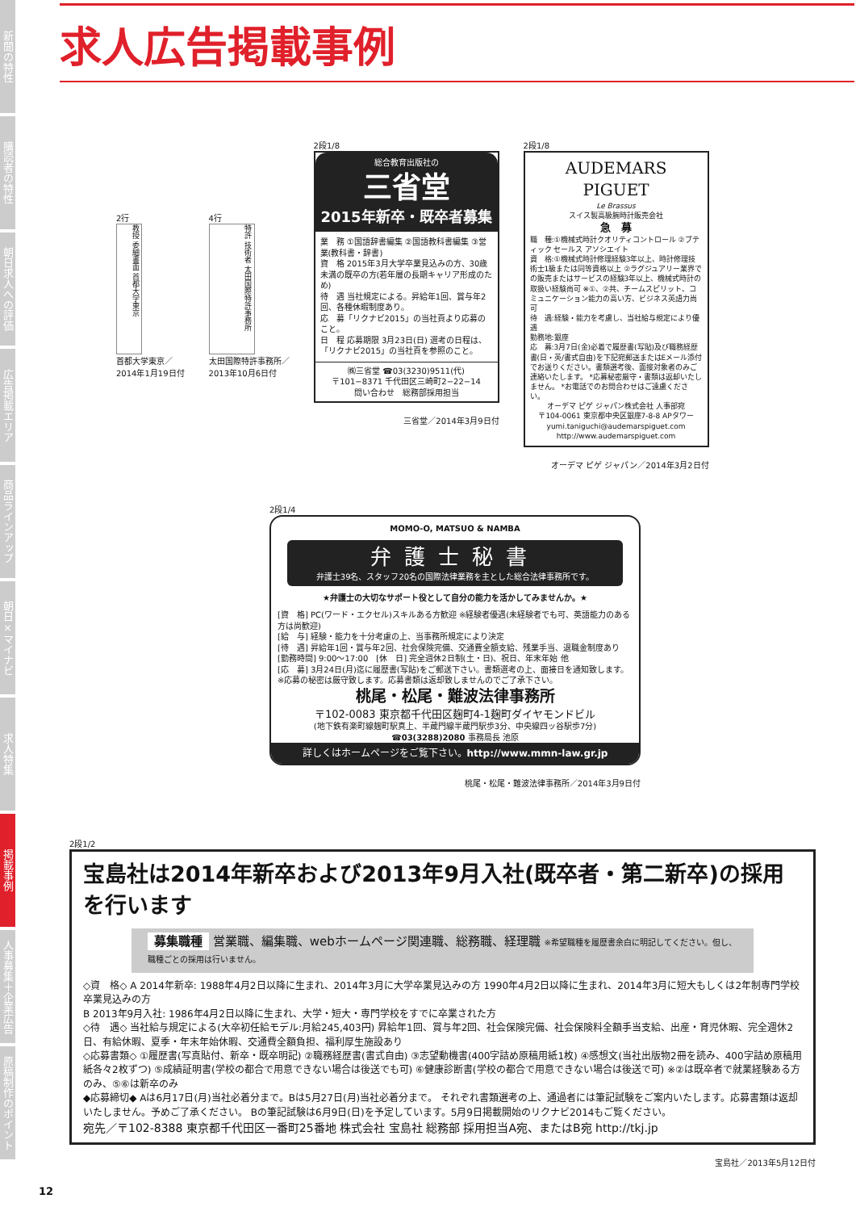新聞の特性
購読者の特性
朝日求人への評価
広告掲載エリア
商品ラインアップ
朝日×マイナビ
求人特集
掲載事例
人事募集＋企業広告
原稿制作のポイント
求人広告掲載事例
2行
教授 委細書面 首都大学東京
首都大学東京／
2014年1月19日付
4行
特許 技術者 太田国際特許事務所
太田国際特許事務所／
2013年10月6日付
2段1/8
総合教育出版社の
三省堂
2015年新卒・既卒者募集
業　務 ①国語辞書編集 ②国語教科書編集 ③営業(教科書・辞書)
資　格 2015年3月大学卒業見込みの方、30歳未満の既卒の方(若年層の長期キャリア形成のため)
待　遇 当社規定による。昇給年1回、賞与年2回、各種休暇制度あり。
応　募「リクナビ2015」の当社頁より応募のこと。
日　程 応募期限 3月23日(日) 選考の日程は、「リクナビ2015」の当社頁を参照のこと。
㈱三省堂 ☎03(3230)9511(代)
〒101−8371 千代田区三崎町2−22−14
問い合わせ　総務部採用担当
三省堂／2014年3月9日付
2段1/8
AUDEMARS PIGUET
Le Brassus
スイス製高級腕時計販売会社
急　募
職　種:①機械式時計クオリティコントロール ②ブティック セールス アソシエイト
資　格:①機械式時計修理経験3年以上、時計修理技術士1級または同等資格以上 ②ラグジュアリー業界での販売またはサービスの経験3年以上、機械式時計の取扱い経験尚可 ※①、②共、チームスピリット、コミュニケーション能力の高い方、ビジネス英語力尚可
待　遇:経験・能力を考慮し、当社給与規定により優遇
勤務地:銀座
応　募:3月7日(金)必着で履歴書(写貼)及び職務経歴書(日・英/書式自由)を下記宛郵送またはEメール添付でお送りください。書類選考後、面接対象者のみご連絡いたします。 *応募秘密厳守・書類は返却いたしません。 *お電話でのお問合わせはご遠慮ください。
オーデマ ピゲ ジャパン株式会社 人事部宛
〒104-0061 東京都中央区銀座7-8-8 APタワー
yumi.taniguchi@audemarspiguet.com
http://www.audemarspiguet.com
オーデマ ピゲ ジャパン／2014年3月2日付
2段1/4
MOMO-O, MATSUO & NAMBA
弁護士秘書
弁護士39名、スタッフ20名の国際法律業務を主とした総合法律事務所です。
★弁護士の大切なサポート役として自分の能力を活かしてみませんか。★
[資　格] PC(ワード・エクセル)スキルある方歓迎 ※経験者優遇(未経験者でも可、英語能力のある方は尚歓迎)
[給　与] 経験・能力を十分考慮の上、当事務所規定により決定
[待　遇] 昇給年1回・賞与年2回、社会保険完備、交通費全額支給、残業手当、退職金制度あり
[勤務時間] 9:00〜17:00　[休　日] 完全週休2日制(土・日)、祝日、年末年始 他
[応　募] 3月24日(月)迄に履歴書(写貼)をご郵送下さい。書類選考の上、面接日を通知致します。 ※応募の秘密は厳守致します。応募書類は返却致しませんのでご了承下さい。
桃尾・松尾・難波法律事務所
〒102-0083 東京都千代田区麹町4-1麹町ダイヤモンドビル
(地下鉄有楽町線麹町駅真上、半蔵門線半蔵門駅歩3分、中央線四ッ谷駅歩7分)
☎03(3288)2080 事務局長 池原
詳しくはホームページをご覧下さい。http://www.mmn-law.gr.jp
桃尾・松尾・難波法律事務所／2014年3月9日付
2段1/2
宝島社は2014年新卒および2013年9月入社(既卒者・第二新卒)の採用を行います
募集職種 営業職、編集職、webホームページ関連職、総務職、経理職 ※希望職種を履歴書余白に明記してください。但し、職種ごとの採用は行いません。
◇資　格◇ A 2014年新卒: 1988年4月2日以降に生まれ、2014年3月に大学卒業見込みの方 1990年4月2日以降に生まれ、2014年3月に短大もしくは2年制専門学校卒業見込みの方
B 2013年9月入社: 1986年4月2日以降に生まれ、大学・短大・専門学校をすでに卒業された方
◇待　遇◇ 当社給与規定による(大卒初任給モデル:月給245,403円) 昇給年1回、賞与年2回、社会保険完備、社会保険料全額手当支給、出産・育児休暇、完全週休2日、有給休暇、夏季・年末年始休暇、交通費全額負担、福利厚生施設あり
◇応募書類◇ ①履歴書(写真貼付、新卒・既卒明記) ②職務経歴書(書式自由) ③志望動機書(400字詰め原稿用紙1枚) ④感想文(当社出版物2冊を読み、400字詰め原稿用紙各々2枚ずつ) ⑤成績証明書(学校の都合で用意できない場合は後送でも可) ⑥健康診断書(学校の都合で用意できない場合は後送で可) ※②は既卒者で就業経験ある方のみ、⑤⑥は新卒のみ
◆応募締切◆ Aは6月17日(月)当社必着分まで。Bは5月27日(月)当社必着分まで。 それぞれ書類選考の上、通過者には筆記試験をご案内いたします。応募書類は返却いたしません。予めご了承ください。 Bの筆記試験は6月9日(日)を予定しています。5月9日掲載開始のリクナビ2014もご覧ください。
宛先／〒102-8388 東京都千代田区一番町25番地 株式会社 宝島社 総務部 採用担当A宛、またはB宛 http://tkj.jp
宝島社／2013年5月12日付
12